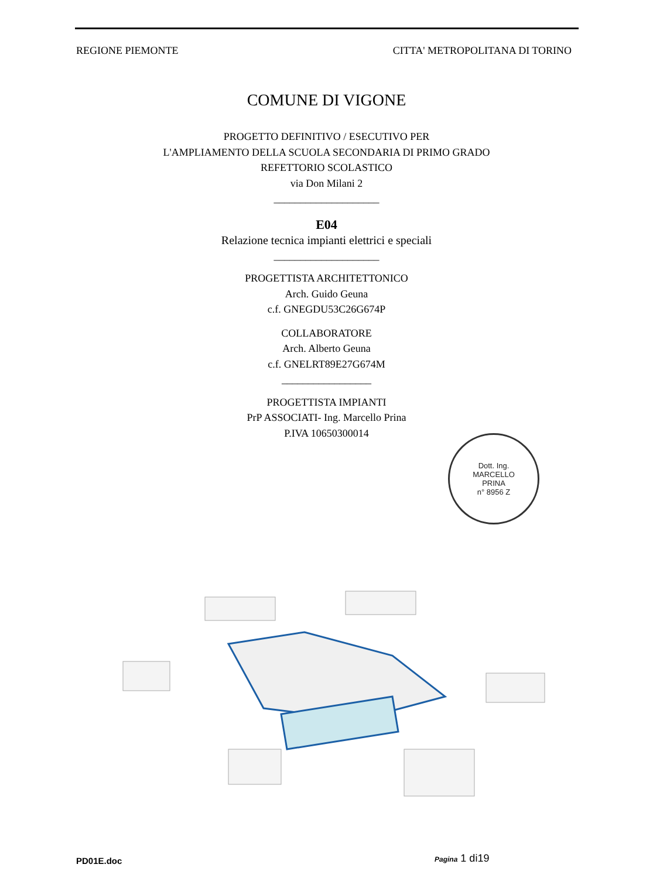REGIONE PIEMONTE CITTA' METROPOLITANA DI TORINO
COMUNE DI VIGONE
PROGETTO DEFINITIVO / ESECUTIVO PER
L'AMPLIAMENTO DELLA SCUOLA SECONDARIA DI PRIMO GRADO
REFETTORIO SCOLASTICO
via Don Milani 2
____________________
E04
Relazione tecnica impianti elettrici e speciali
____________________
PROGETTISTA ARCHITETTONICO
Arch. Guido Geuna
c.f. GNEGDU53C26G674P
COLLABORATORE
Arch. Alberto Geuna
c.f. GNELRT89E27G674M
_________________
PROGETTISTA IMPIANTI
PrP ASSOCIATI- Ing. Marcello Prina
P.IVA 10650300014
Dott. Ing.
MARCELLO
PRINA
n° 8956 Z
PD01E.doc Pagina 1 di19